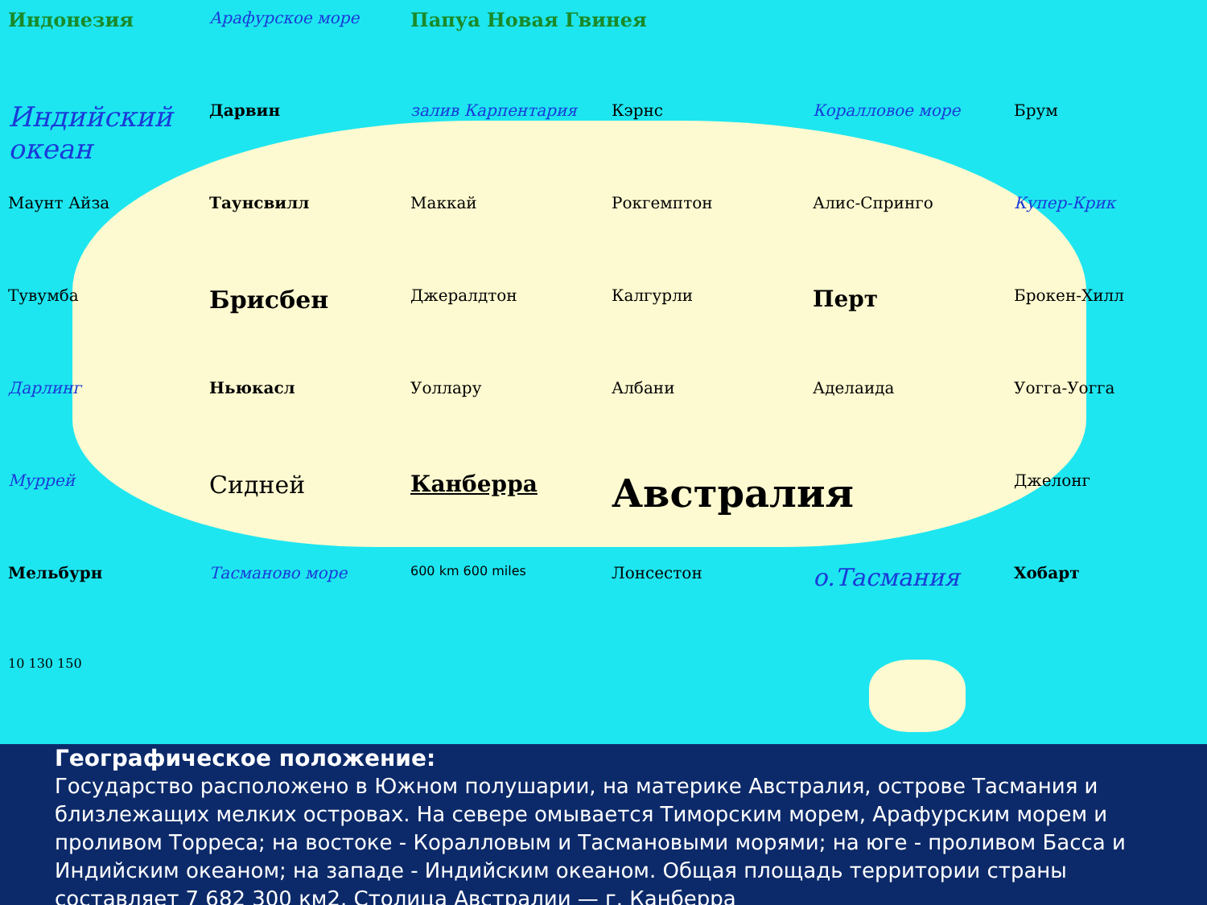Индонезия
Арафурское море
Папуа Новая Гвинея
Индийский океан
Дарвин
залив Карпентария
Кэрнс
Коралловое море
Брум
Маунт Айза
Таунсвилл
Маккай
Рокгемптон
Алис-Спринго
Купер-Крик
Тувумба
Брисбен
Джералдтон
Калгурли
Перт
Брокен-Хилл
Дарлинг
Ньюкасл
Уоллару
Албани
Аделаида
Уогга-Уогга
Муррей
Сидней
Канберра
Австралия
Джелонг
Мельбурн
Тасманово море
600 km 600 miles
Лонсестон
о.Тасмания
Хобарт
10 130 150
Географическое положение:
Государство расположено в Южном полушарии, на материке Австралия, острове Тасмания и близлежащих мелких островах. На севере омывается Тиморским морем, Арафурским морем и проливом Торреса; на востоке - Коралловым и Тасмановыми морями; на юге - проливом Басса и Индийским океаном; на западе - Индийским океаном. Общая площадь территории страны составляет 7 682 300 км2. Столица Австралии — г. Канберра